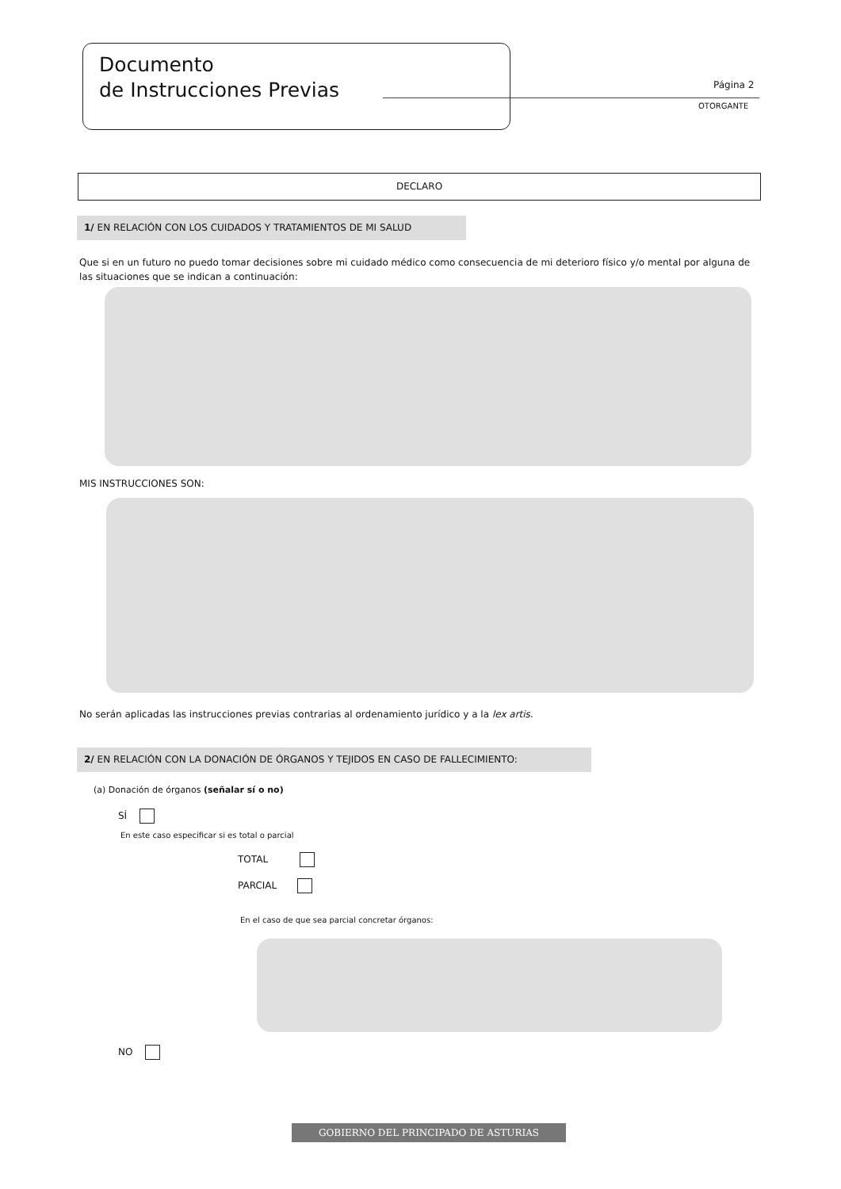Documento
de Instrucciones Previas
Página 2
OTORGANTE
DECLARO
1/ EN RELACIÓN CON LOS CUIDADOS Y TRATAMIENTOS DE MI SALUD
Que si en un futuro no puedo tomar decisiones sobre mi cuidado médico como consecuencia de mi deterioro físico y/o mental por alguna de las situaciones que se indican a continuación:
MIS INSTRUCCIONES SON:
No serán aplicadas las instrucciones previas contrarias al ordenamiento jurídico y a la lex artis.
2/ EN RELACIÓN CON LA DONACIÓN DE ÓRGANOS Y TEJIDOS EN CASO DE FALLECIMIENTO:
(a) Donación de órganos (señalar sí o no)
SÍ
En este caso especificar si es total o parcial
TOTAL
PARCIAL
En el caso de que sea parcial concretar órganos:
NO
GOBIERNO DEL PRINCIPADO DE ASTURIAS